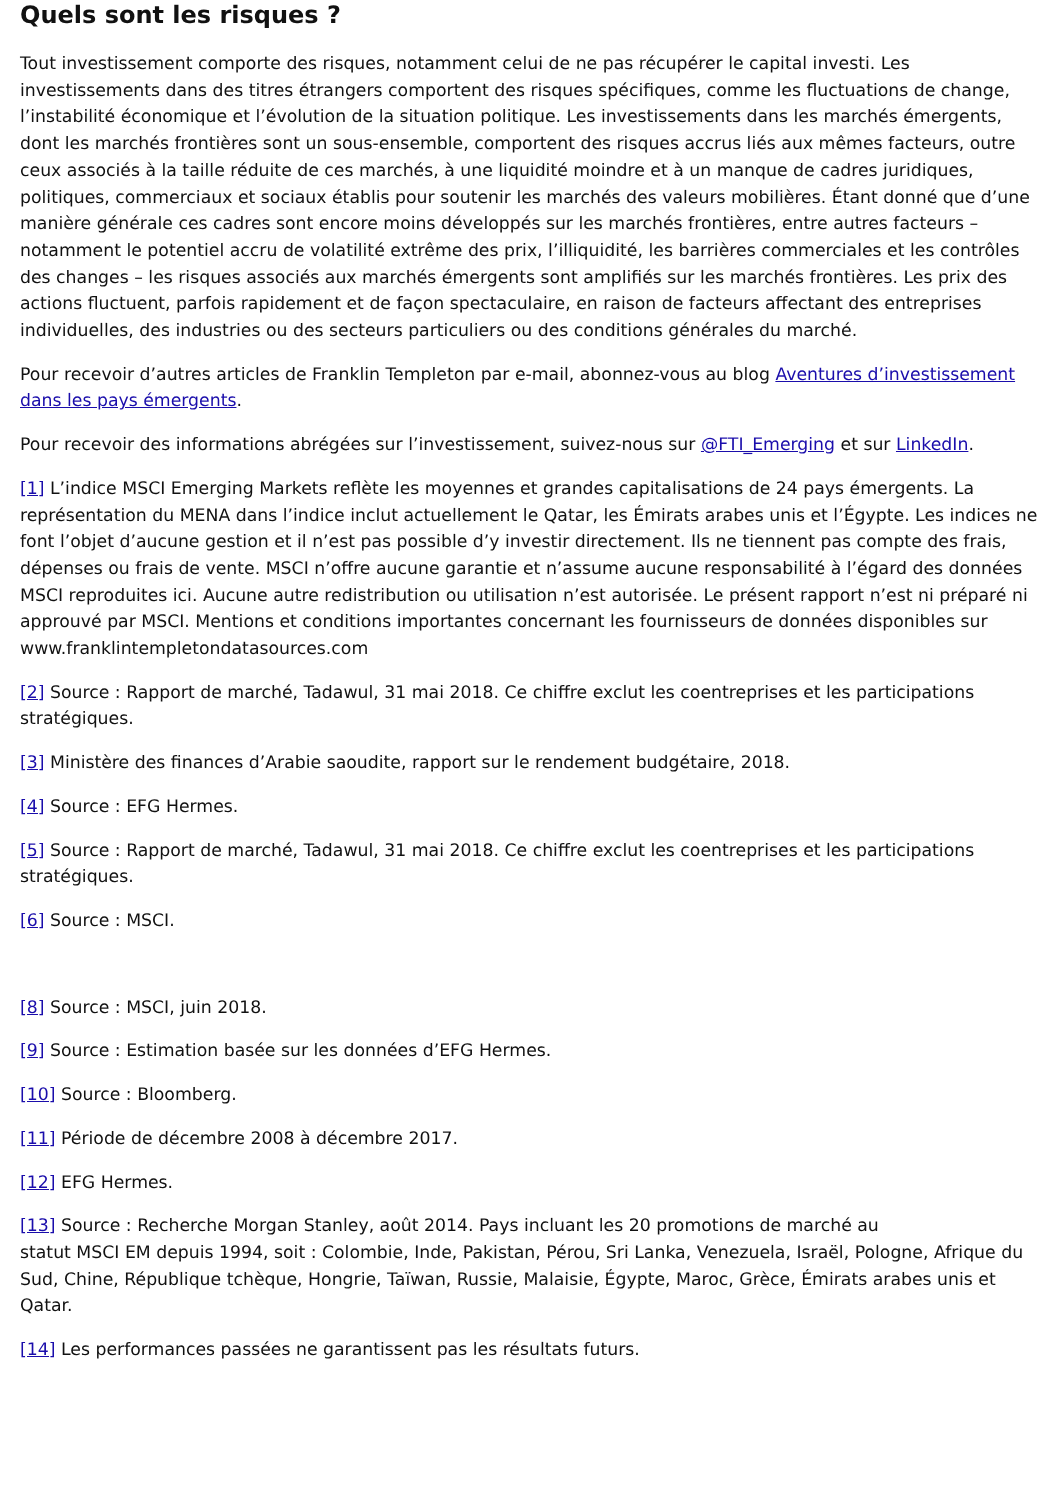Quels sont les risques ?
Tout investissement comporte des risques, notamment celui de ne pas récupérer le capital investi. Les investissements dans des titres étrangers comportent des risques spécifiques, comme les fluctuations de change, l’instabilité économique et l’évolution de la situation politique. Les investissements dans les marchés émergents, dont les marchés frontières sont un sous-ensemble, comportent des risques accrus liés aux mêmes facteurs, outre ceux associés à la taille réduite de ces marchés, à une liquidité moindre et à un manque de cadres juridiques, politiques, commerciaux et sociaux établis pour soutenir les marchés des valeurs mobilières. Étant donné que d’une manière générale ces cadres sont encore moins développés sur les marchés frontières, entre autres facteurs – notamment le potentiel accru de volatilité extrême des prix, l’illiquidité, les barrières commerciales et les contrôles des changes – les risques associés aux marchés émergents sont amplifiés sur les marchés frontières. Les prix des actions fluctuent, parfois rapidement et de façon spectaculaire, en raison de facteurs affectant des entreprises individuelles, des industries ou des secteurs particuliers ou des conditions générales du marché.
Pour recevoir d’autres articles de Franklin Templeton par e-mail, abonnez-vous au blog Aventures d’investissement dans les pays émergents.
Pour recevoir des informations abrégées sur l’investissement, suivez-nous sur @FTI_Emerging et sur LinkedIn.
[1] L’indice MSCI Emerging Markets reflète les moyennes et grandes capitalisations de 24 pays émergents. La représentation du MENA dans l’indice inclut actuellement le Qatar, les Émirats arabes unis et l’Égypte. Les indices ne font l’objet d’aucune gestion et il n’est pas possible d’y investir directement. Ils ne tiennent pas compte des frais, dépenses ou frais de vente. MSCI n’offre aucune garantie et n’assume aucune responsabilité à l’égard des données MSCI reproduites ici. Aucune autre redistribution ou utilisation n’est autorisée. Le présent rapport n’est ni préparé ni approuvé par MSCI. Mentions et conditions importantes concernant les fournisseurs de données disponibles sur www.franklintempletondatasources.com
[2] Source : Rapport de marché, Tadawul, 31 mai 2018. Ce chiffre exclut les coentreprises et les participations stratégiques.
[3] Ministère des finances d’Arabie saoudite, rapport sur le rendement budgétaire, 2018.
[4] Source : EFG Hermes.
[5] Source : Rapport de marché, Tadawul, 31 mai 2018. Ce chiffre exclut les coentreprises et les participations stratégiques.
[6] Source : MSCI.
[8] Source : MSCI, juin 2018.
[9] Source : Estimation basée sur les données d’EFG Hermes.
[10] Source : Bloomberg.
[11] Période de décembre 2008 à décembre 2017.
[12] EFG Hermes.
[13] Source : Recherche Morgan Stanley, août 2014. Pays incluant les 20 promotions de marché au
statut MSCI EM depuis 1994, soit : Colombie, Inde, Pakistan, Pérou, Sri Lanka, Venezuela, Israël, Pologne, Afrique du Sud, Chine, République tchèque, Hongrie, Taïwan, Russie, Malaisie, Égypte, Maroc, Grèce, Émirats arabes unis et Qatar.
[14] Les performances passées ne garantissent pas les résultats futurs.